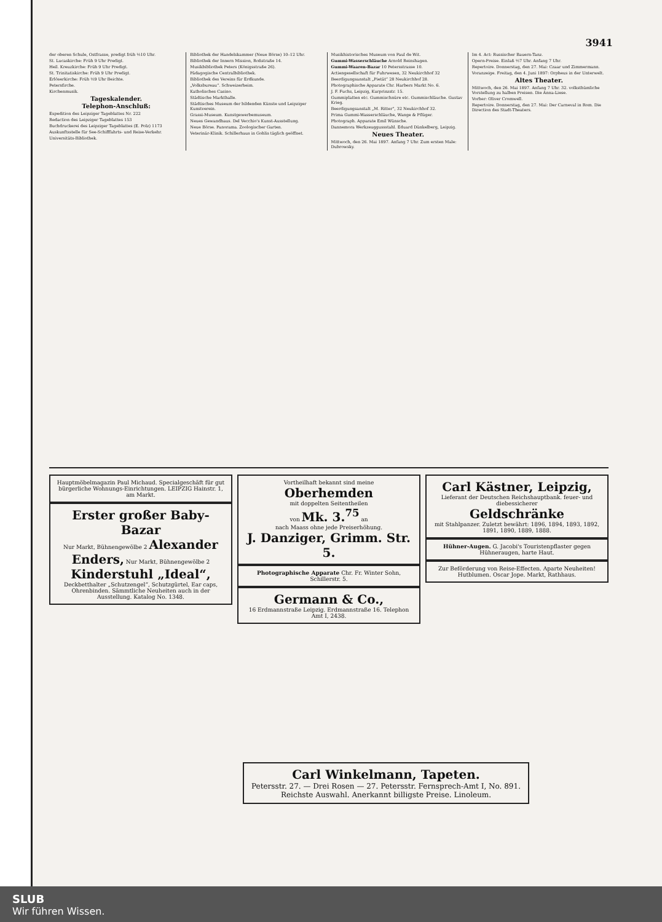3941
der oberen Schule, Ostfrasse, predigt früh ½10 Uhr.
St. Lucaskirche: Früh 9 Uhr Predigt.
Heil. Kreuzkirche: Früh 9 Uhr Predigt.
St. Trinitatiskirche: Früh 9 Uhr Predigt.
Erlöserkirche: Früh ½9 Uhr Beichte.
Petersfirche.
Kirchenmusik.
Tageskalender.
Telephon-Anschluß:
Expedition des Leipziger Tageblattes Nr. 222
Redaction des Leipziger Tageblattes 153
Buchdruckerei des Leipziger Tageblattes (E. Polz) 1173
Auskunftsstelle für See-Schifffahrts- und Reise-Verkehr.
Universitäts-Bibliothek.
Bibliothek der Handelskammer (Neue Börse) 10–12 Uhr.
Bibliothek der Innern Mission, Roßstraße 14.
Musikbibliothek Peters (Königsstraße 26).
Pädagogische Centralbibliothek.
Bibliothek des Vereins für Erdkunde.
„Volksbureau“. Schweizerheim.
Katholisches Casino.
Städtische Markthalle.
Städtisches Museum der bildenden Künste und Leipziger Kunstverein.
Grassi-Museum. Kunstgewerbemuseum.
Neues Gewandhaus. Del Vecchio's Kunst-Ausstellung.
Neue Börse. Panorama. Zoologischer Garten.
Veterinär-Klinik. Schillerhaus in Gohlis täglich geöffnet.
Musikhistorisches Museum von Paul de Wit.
Gummi-Wasserschläuche Arnold Reinshagen.
Gummi-Waaren-Bazar 10 Petersstrasse 10.
Actiengesellschaft für Fuhrwesen, 32 Neukirchhof 32
Beerdigungsanstalt „Pietät“ 28 Neukirchhof 28.
Photographische Apparate Chr. Harbers Markt No. 6.
J. F. Fuchs, Leipzig, Kurprinzstr. 15.
Gummiplatten etc. Gummischnüre etc. Gummischläuche. Gustav Krieg.
Beerdigungsanstalt „M. Ritter“, 32 Neukirchhof 32.
Prima Gummi-Wasserschläuche, Wange & Pflüger.
Photograph. Apparate Emil Wünsche.
Dannemora Werkzeuggussstahl. Eduard Dünkelberg, Leipzig.
Neues Theater.
Mittwoch, den 26. Mai 1897. Anfang 7 Uhr. Zum ersten Male: Dubrowsky.
Im 4. Act: Russischer Bauern-Tanz.
Opern-Preise. Einlaß ½7 Uhr. Anfang 7 Uhr.
Repertoire. Donnerstag, den 27. Mai: Czaar und Zimmermann.
Voranzeige. Freitag, den 4. Juni 1897: Orpheus in der Unterwelt.
Altes Theater.
Mittwoch, den 26. Mai 1897. Anfang 7 Uhr. 32. volksthümliche Vorstellung zu halben Preisen. Die Anna-Liese.
Vorher: Oliver Cromwell.
Repertoire. Donnerstag, den 27. Mai: Der Carneval in Rom. Die Direction des Stadt-Theaters.
Hauptmöbelmagazin Paul Michaud. Specialgeschäft für gut bürgerliche Wohnungs-Einrichtungen. LEIPZIG Hainstr. 1, am Markt.
Erster großer Baby-Bazar
Nur Markt, Bühnengewölbe 2 Alexander Enders, Nur Markt, Bühnengewölbe 2
Kinderstuhl „Ideal“,
Deckbetthalter „Schutzengel“, Schutzgürtel, Ear caps, Ohrenbinden. Sämmtliche Neuheiten auch in der Ausstellung. Katalog No. 1348.
Vortheilhaft bekannt sind meine
Oberhemden
mit doppelten Seitentheilen
von Mk. 3.<sup>75</sup> an
nach Maass ohne jede Preiserhöhung.
J. Danziger, Grimm. Str. 5.
Photographische Apparate Chr. Fr. Winter Sohn, Schillerstr. 5.
Germann & Co.,
16 Erdmannstraße Leipzig. Erdmannstraße 16. Telephon Amt I, 2438.
Carl Kästner, Leipzig,
Lieferant der Deutschen Reichshauptbank. feuer- und diebessicherer
Geldschränke
mit Stahlpanzer. Zuletzt bewährt: 1896, 1894, 1893, 1892, 1891, 1890, 1889, 1888.
Hühner-Augen. G. Jacobi's Touristenpflaster gegen Hühneraugen, harte Haut.
Zur Beförderung von Reise-Effecten. Aparte Neuheiten! Hutblumen. Oscar Jope. Markt, Rathhaus.
Carl Winkelmann, Tapeten.
Petersstr. 27. — Drei Rosen — 27. Petersstr. Fernsprech-Amt I, No. 891. Reichste Auswahl. Anerkannt billigste Preise. Linoleum.
SLUB
Wir führen Wissen.